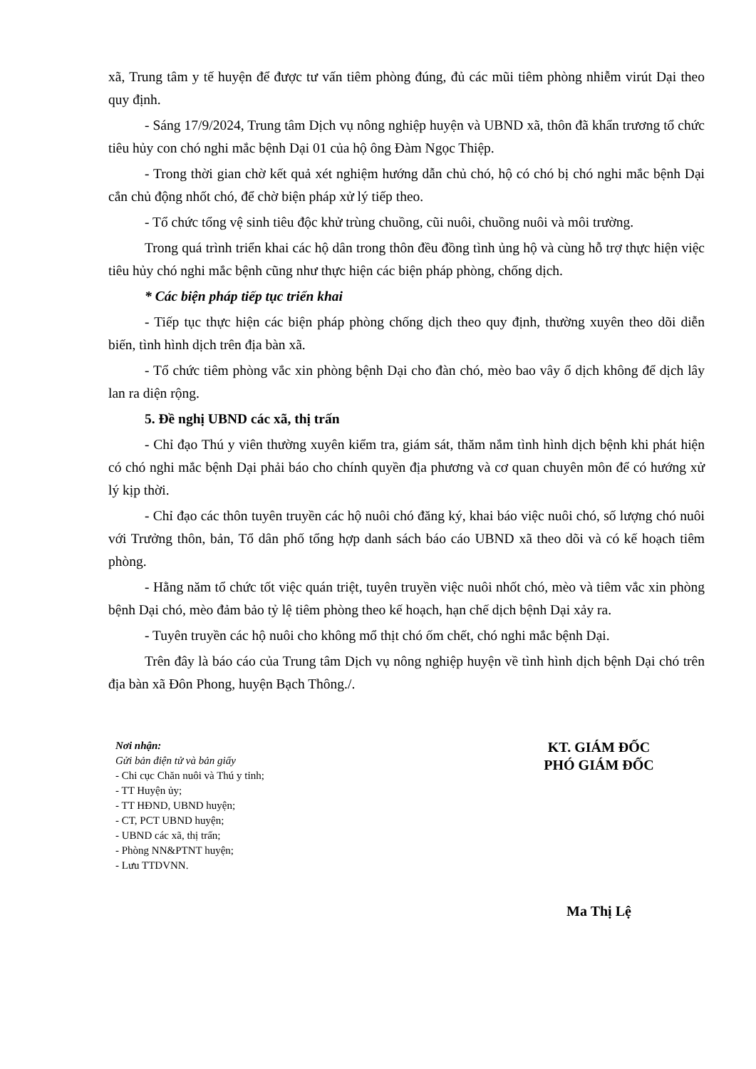xã, Trung tâm y tế huyện để được tư vấn tiêm phòng đúng, đủ các mũi tiêm phòng nhiễm virút Dại theo quy định.
- Sáng 17/9/2024, Trung tâm Dịch vụ nông nghiệp huyện và UBND xã, thôn đã khẩn trương tổ chức tiêu hủy con chó nghi mắc bệnh Dại 01 của hộ ông Đàm Ngọc Thiệp.
- Trong thời gian chờ kết quả xét nghiệm hướng dẫn chủ chó, hộ có chó bị chó nghi mắc bệnh Dại cắn chủ động nhốt chó, để chờ biện pháp xử lý tiếp theo.
- Tổ chức tổng vệ sinh tiêu độc khử trùng chuồng, cũi nuôi, chuồng nuôi và môi trường.
Trong quá trình triển khai các hộ dân trong thôn đều đồng tình ủng hộ và cùng hỗ trợ thực hiện việc tiêu hủy chó nghi mắc bệnh cũng như thực hiện các biện pháp phòng, chống dịch.
* Các biện pháp tiếp tục triển khai
- Tiếp tục thực hiện các biện pháp phòng chống dịch theo quy định, thường xuyên theo dõi diễn biến, tình hình dịch trên địa bàn xã.
- Tổ chức tiêm phòng vắc xin phòng bệnh Dại cho đàn chó, mèo bao vây ổ dịch không để dịch lây lan ra diện rộng.
5. Đề nghị UBND các xã, thị trấn
- Chỉ đạo Thú y viên thường xuyên kiểm tra, giám sát, thăm nắm tình hình dịch bệnh khi phát hiện có chó nghi mắc bệnh Dại phải báo cho chính quyền địa phương và cơ quan chuyên môn để có hướng xử lý kịp thời.
- Chỉ đạo các thôn tuyên truyền các hộ nuôi chó đăng ký, khai báo việc nuôi chó, số lượng chó nuôi với Trưởng thôn, bản, Tổ dân phố tổng hợp danh sách báo cáo UBND xã theo dõi và có kế hoạch tiêm phòng.
- Hằng năm tổ chức tốt việc quán triệt, tuyên truyền việc nuôi nhốt chó, mèo và tiêm vắc xin phòng bệnh Dại chó, mèo đảm bảo tỷ lệ tiêm phòng theo kế hoạch, hạn chế dịch bệnh Dại xảy ra.
- Tuyên truyền các hộ nuôi cho không mổ thịt chó ốm chết, chó nghi mắc bệnh Dại.
Trên đây là báo cáo của Trung tâm Dịch vụ nông nghiệp huyện về tình hình dịch bệnh Dại chó trên địa bàn xã Đôn Phong, huyện Bạch Thông./.
Nơi nhận:
Gửi bản điện tử và bản giấy
- Chi cục Chăn nuôi và Thú y tỉnh;
- TT Huyện ủy;
- TT HĐND, UBND huyện;
- CT, PCT UBND huyện;
- UBND các xã, thị trấn;
- Phòng NN&PTNT huyện;
- Lưu TTDVNN.
KT. GIÁM ĐỐC
PHÓ GIÁM ĐỐC
Ma Thị Lệ